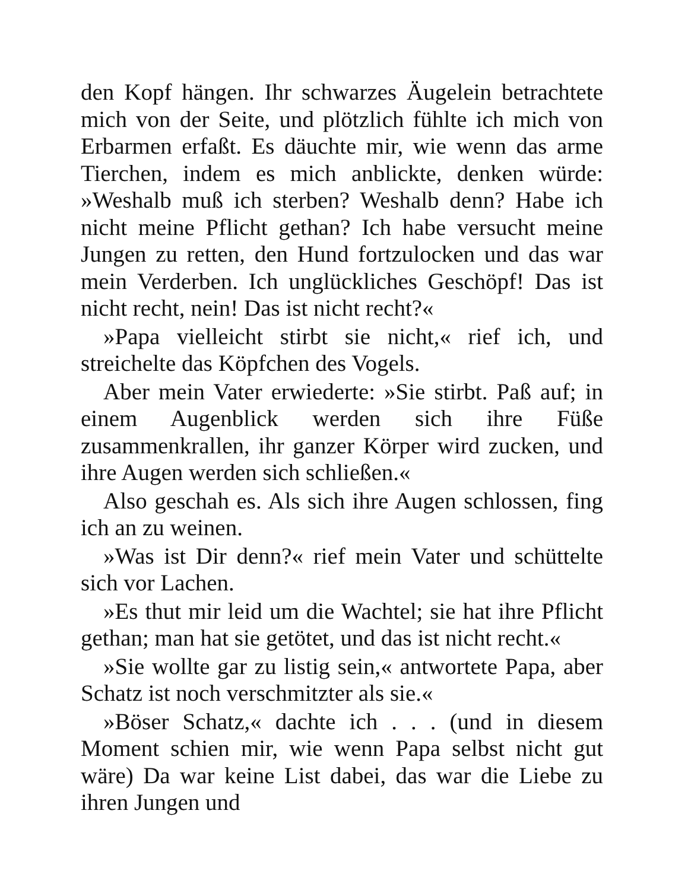den Kopf hängen. Ihr schwarzes Äugelein betrachtete mich von der Seite, und plötzlich fühlte ich mich von Erbarmen erfaßt. Es däuchte mir, wie wenn das arme Tierchen, indem es mich anblickte, denken würde: »Weshalb muß ich sterben? Weshalb denn? Habe ich nicht meine Pflicht gethan? Ich habe versucht meine Jungen zu retten, den Hund fortzulocken und das war mein Verderben. Ich unglückliches Geschöpf! Das ist nicht recht, nein! Das ist nicht recht?«
»Papa vielleicht stirbt sie nicht,« rief ich, und streichelte das Köpfchen des Vogels.
Aber mein Vater erwiederte: »Sie stirbt. Paß auf; in einem Augenblick werden sich ihre Füße zusammenkrallen, ihr ganzer Körper wird zucken, und ihre Augen werden sich schließen.«
Also geschah es. Als sich ihre Augen schlossen, fing ich an zu weinen.
»Was ist Dir denn?« rief mein Vater und schüttelte sich vor Lachen.
»Es thut mir leid um die Wachtel; sie hat ihre Pflicht gethan; man hat sie getötet, und das ist nicht recht.«
»Sie wollte gar zu listig sein,« antwortete Papa, aber Schatz ist noch verschmitzter als sie.«
»Böser Schatz,« dachte ich . . . (und in diesem Moment schien mir, wie wenn Papa selbst nicht gut wäre) Da war keine List dabei, das war die Liebe zu ihren Jungen und